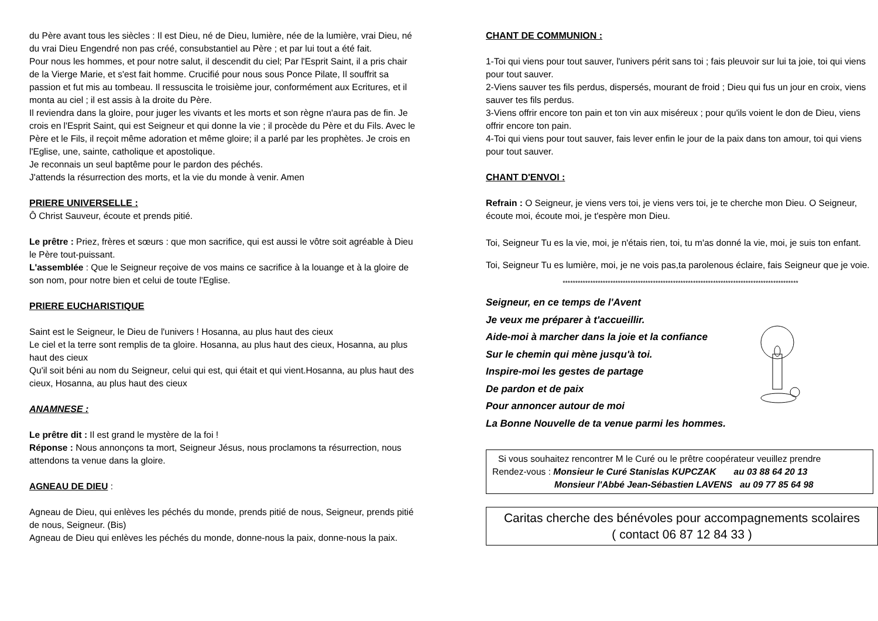du Père avant tous les siècles : Il est Dieu, né de Dieu, lumière, née de la lumière, vrai Dieu, né du vrai Dieu Engendré non pas créé, consubstantiel au Père ; et par lui tout a été fait.
Pour nous les hommes, et pour notre salut, il descendit du ciel; Par l'Esprit Saint, il a pris chair de la Vierge Marie, et s'est fait homme. Crucifié pour nous sous Ponce Pilate, Il souffrit sa passion et fut mis au tombeau. Il ressuscita le troisième jour, conformément aux Ecritures, et il monta au ciel ; il est assis à la droite du Père.
Il reviendra dans la gloire, pour juger les vivants et les morts et son règne n'aura pas de fin. Je crois en l'Esprit Saint, qui est Seigneur et qui donne la vie ; il procède du Père et du Fils. Avec le Père et le Fils, il reçoit même adoration et même gloire; il a parlé par les prophètes. Je crois en l'Eglise, une, sainte, catholique et apostolique.
Je reconnais un seul baptême pour le pardon des péchés.
J'attends la résurrection des morts, et la vie du monde à venir. Amen
PRIERE UNIVERSELLE :
Ô Christ Sauveur, écoute et prends pitié.
Le prêtre : Priez, frères et sœurs : que mon sacrifice, qui est aussi le vôtre soit agréable à Dieu le Père tout-puissant.
L'assemblée : Que le Seigneur reçoive de vos mains ce sacrifice à la louange et à la gloire de son nom, pour notre bien et celui de toute l'Eglise.
PRIERE EUCHARISTIQUE
Saint est le Seigneur, le Dieu de l'univers ! Hosanna, au plus haut des cieux
Le ciel et la terre sont remplis de ta gloire. Hosanna, au plus haut des cieux, Hosanna, au plus haut des cieux
Qu'il soit béni au nom du Seigneur, celui qui est, qui était et qui vient.Hosanna, au plus haut des cieux, Hosanna, au plus haut des cieux
ANAMNESE :
Le prêtre dit : Il est grand le mystère de la foi !
Réponse : Nous annonçons ta mort, Seigneur Jésus, nous proclamons ta résurrection, nous attendons ta venue dans la gloire.
AGNEAU DE DIEU :
Agneau de Dieu, qui enlèves les péchés du monde, prends pitié de nous, Seigneur, prends pitié de nous, Seigneur. (Bis)
Agneau de Dieu qui enlèves les péchés du monde, donne-nous la paix, donne-nous la paix.
CHANT DE COMMUNION :
1-Toi qui viens pour tout sauver, l'univers périt sans toi ; fais pleuvoir sur lui ta joie, toi qui viens pour tout sauver.
2-Viens sauver tes fils perdus, dispersés, mourant de froid ; Dieu qui fus un jour en croix, viens sauver tes fils perdus.
3-Viens offrir encore ton pain et ton vin aux miséreux ; pour qu'ils voient le don de Dieu, viens offrir encore ton pain.
4-Toi qui viens pour tout sauver, fais lever enfin le jour de la paix dans ton amour, toi qui viens pour tout sauver.
CHANT D'ENVOI :
Refrain : O Seigneur, je viens vers toi, je viens vers toi, je te cherche mon Dieu. O Seigneur, écoute moi, écoute moi, je t'espère mon Dieu.
Toi, Seigneur Tu es la vie, moi, je n'étais rien, toi, tu m'as donné la vie, moi, je suis ton enfant.
Toi, Seigneur Tu es lumière, moi, je ne vois pas,ta parolenous éclaire, fais Seigneur que je voie.
**********************************************************************************************
Seigneur, en ce temps de l'Avent
Je veux me préparer à t'accueillir.
Aide-moi à marcher dans la joie et la confiance
Sur le chemin qui mène jusqu'à toi.
Inspire-moi les gestes de partage
De pardon et de paix
Pour annoncer autour de moi
La Bonne Nouvelle de ta venue parmi les hommes.
Si vous souhaitez rencontrer M le Curé ou le prêtre coopérateur veuillez prendre
Rendez-vous : Monsieur le Curé Stanislas KUPCZAK au 03 88 64 20 13
Monsieur l'Abbé Jean-Sébastien LAVENS au 09 77 85 64 98
Caritas cherche des bénévoles pour accompagnements scolaires
( contact 06 87 12 84 33 )